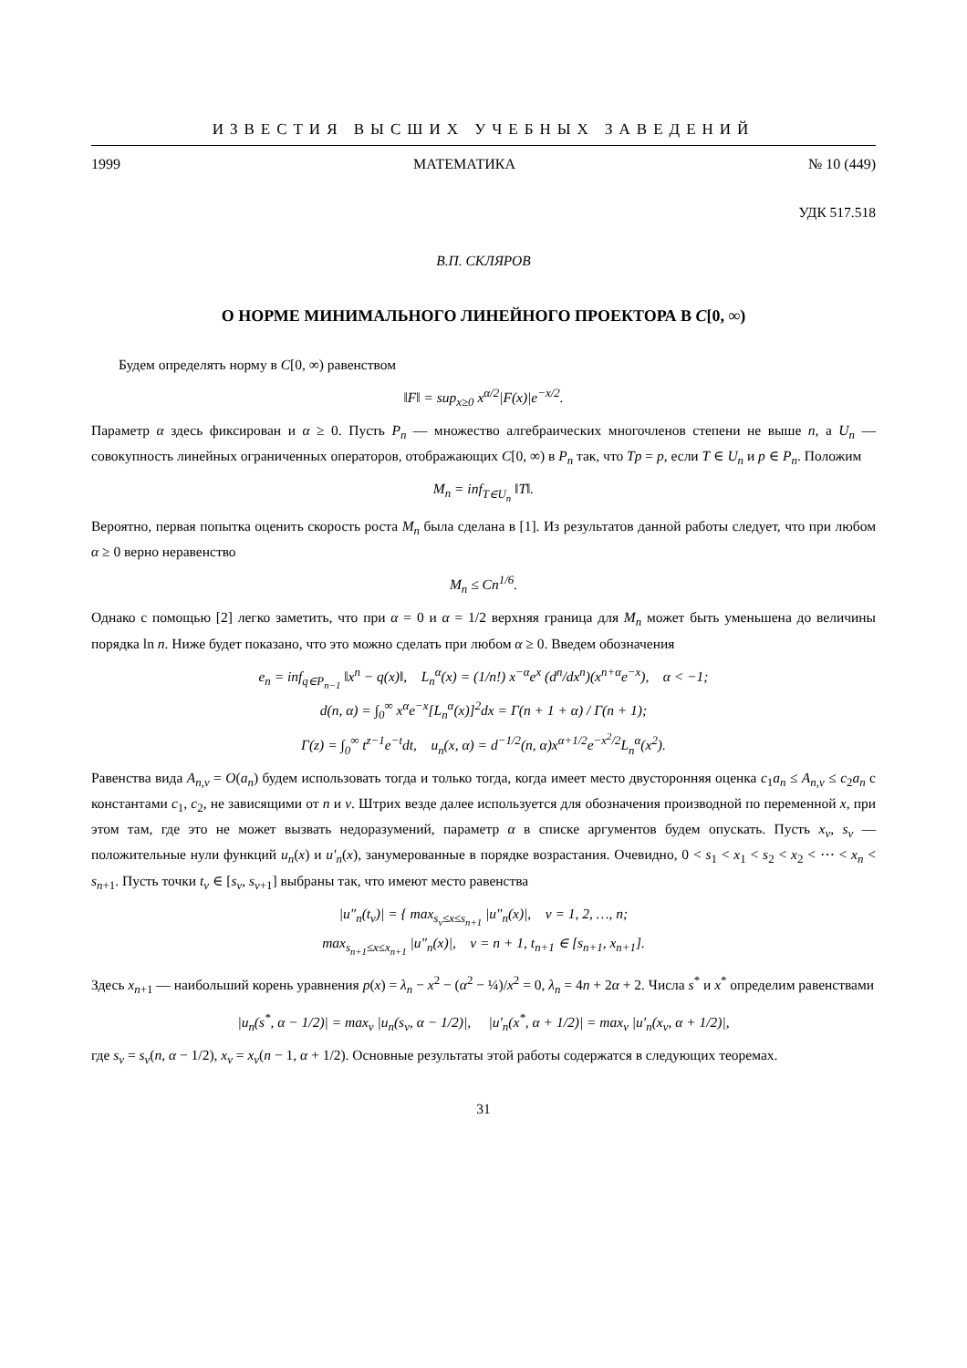ИЗВЕСТИЯ ВЫСШИХ УЧЕБНЫХ ЗАВЕДЕНИЙ
1999 МАТЕМАТИКА № 10 (449)
УДК 517.518
В.П. СКЛЯРОВ
О НОРМЕ МИНИМАЛЬНОГО ЛИНЕЙНОГО ПРОЕКТОРА В C[0, ∞)
Будем определять норму в C[0, ∞) равенством
‖F‖ = sup<sub>x≥0</sub> x<sup>α/2</sup>|F(x)|e<sup>−x/2</sup>.
Параметр α здесь фиксирован и α ≥ 0. Пусть P<sub>n</sub> — множество алгебраических многочленов степени не выше n, а U<sub>n</sub> — совокупность линейных ограниченных операторов, отображающих C[0, ∞) в P<sub>n</sub> так, что Tp = p, если T ∈ U<sub>n</sub> и p ∈ P<sub>n</sub>. Положим
M<sub>n</sub> = inf<sub>T∈U<sub>n</sub></sub> ‖T‖.
Вероятно, первая попытка оценить скорость роста M<sub>n</sub> была сделана в [1]. Из результатов данной работы следует, что при любом α ≥ 0 верно неравенство
M<sub>n</sub> ≤ Cn<sup>1/6</sup>.
Однако с помощью [2] легко заметить, что при α = 0 и α = 1/2 верхняя граница для M<sub>n</sub> может быть уменьшена до величины порядка ln n. Ниже будет показано, что это можно сделать при любом α ≥ 0. Введем обозначения
e<sub>n</sub> = inf<sub>q∈P<sub>n−1</sub></sub> ‖x<sup>n</sup> − q(x)‖, L<sub>n</sub><sup>α</sup>(x) = (1/n!) x<sup>−α</sup>e<sup>x</sup> (d<sup>n</sup>/dx<sup>n</sup>)(x<sup>n+α</sup>e<sup>−x</sup>), α < −1;
d(n, α) = ∫<sub>0</sub><sup>∞</sup> x<sup>α</sup>e<sup>−x</sup>[L<sub>n</sub><sup>α</sup>(x)]<sup>2</sup>dx = Γ(n + 1 + α) / Γ(n + 1);
Γ(z) = ∫<sub>0</sub><sup>∞</sup> t<sup>z−1</sup>e<sup>−t</sup>dt, u<sub>n</sub>(x, α) = d<sup>−1/2</sup>(n, α)x<sup>α+1/2</sup>e<sup>−x<sup>2</sup>/2</sup>L<sub>n</sub><sup>α</sup>(x<sup>2</sup>).
Равенства вида A<sub>n,ν</sub> = O(a<sub>n</sub>) будем использовать тогда и только тогда, когда имеет место двусторонняя оценка c<sub>1</sub>a<sub>n</sub> ≤ A<sub>n,ν</sub> ≤ c<sub>2</sub>a<sub>n</sub> с константами c<sub>1</sub>, c<sub>2</sub>, не зависящими от n и ν. Штрих везде далее используется для обозначения производной по переменной x, при этом там, где это не может вызвать недоразумений, параметр α в списке аргументов будем опускать. Пусть x<sub>ν</sub>, s<sub>ν</sub> — положительные нули функций u<sub>n</sub>(x) и u′<sub>n</sub>(x), занумерованные в порядке возрастания. Очевидно, 0 < s<sub>1</sub> < x<sub>1</sub> < s<sub>2</sub> < x<sub>2</sub> < ⋯ < x<sub>n</sub> < s<sub>n+1</sub>. Пусть точки t<sub>ν</sub> ∈ [s<sub>ν</sub>, s<sub>ν+1</sub>] выбраны так, что имеют место равенства
|u″<sub>n</sub>(t<sub>ν</sub>)| = { max<sub>s<sub>ν</sub>≤x≤s<sub>n+1</sub></sub> |u″<sub>n</sub>(x)|, ν = 1, 2, …, n;
max<sub>s<sub>n+1</sub>≤x≤x<sub>n+1</sub></sub> |u″<sub>n</sub>(x)|, ν = n + 1, t<sub>n+1</sub> ∈ [s<sub>n+1</sub>, x<sub>n+1</sub>].
Здесь x<sub>n+1</sub> — наибольший корень уравнения p(x) = λ<sub>n</sub> − x<sup>2</sup> − (α<sup>2</sup> − ¼)/x<sup>2</sup> = 0, λ<sub>n</sub> = 4n + 2α + 2. Числа s<sup>*</sup> и x<sup>*</sup> определим равенствами
|u<sub>n</sub>(s<sup>*</sup>, α − 1/2)| = max<sub>ν</sub> |u<sub>n</sub>(s<sub>ν</sub>, α − 1/2)|, |u′<sub>n</sub>(x<sup>*</sup>, α + 1/2)| = max<sub>ν</sub> |u′<sub>n</sub>(x<sub>ν</sub>, α + 1/2)|,
где s<sub>ν</sub> = s<sub>ν</sub>(n, α − 1/2), x<sub>ν</sub> = x<sub>ν</sub>(n − 1, α + 1/2). Основные результаты этой работы содержатся в следующих теоремах.
31